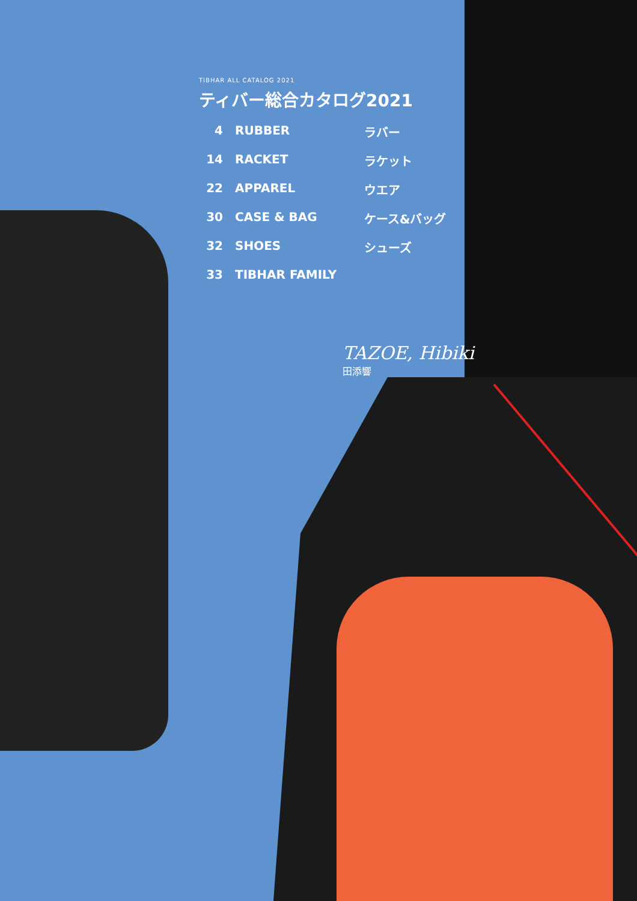TIBHAR ALL CATALOG 2021
ティバー総合カタログ2021
4 RUBBER ラバー
14 RACKET ラケット
22 APPAREL ウエア
30 CASE & BAG ケース&バッグ
32 SHOES シューズ
33 TIBHAR FAMILY
TAZOE, Hibiki
田添響